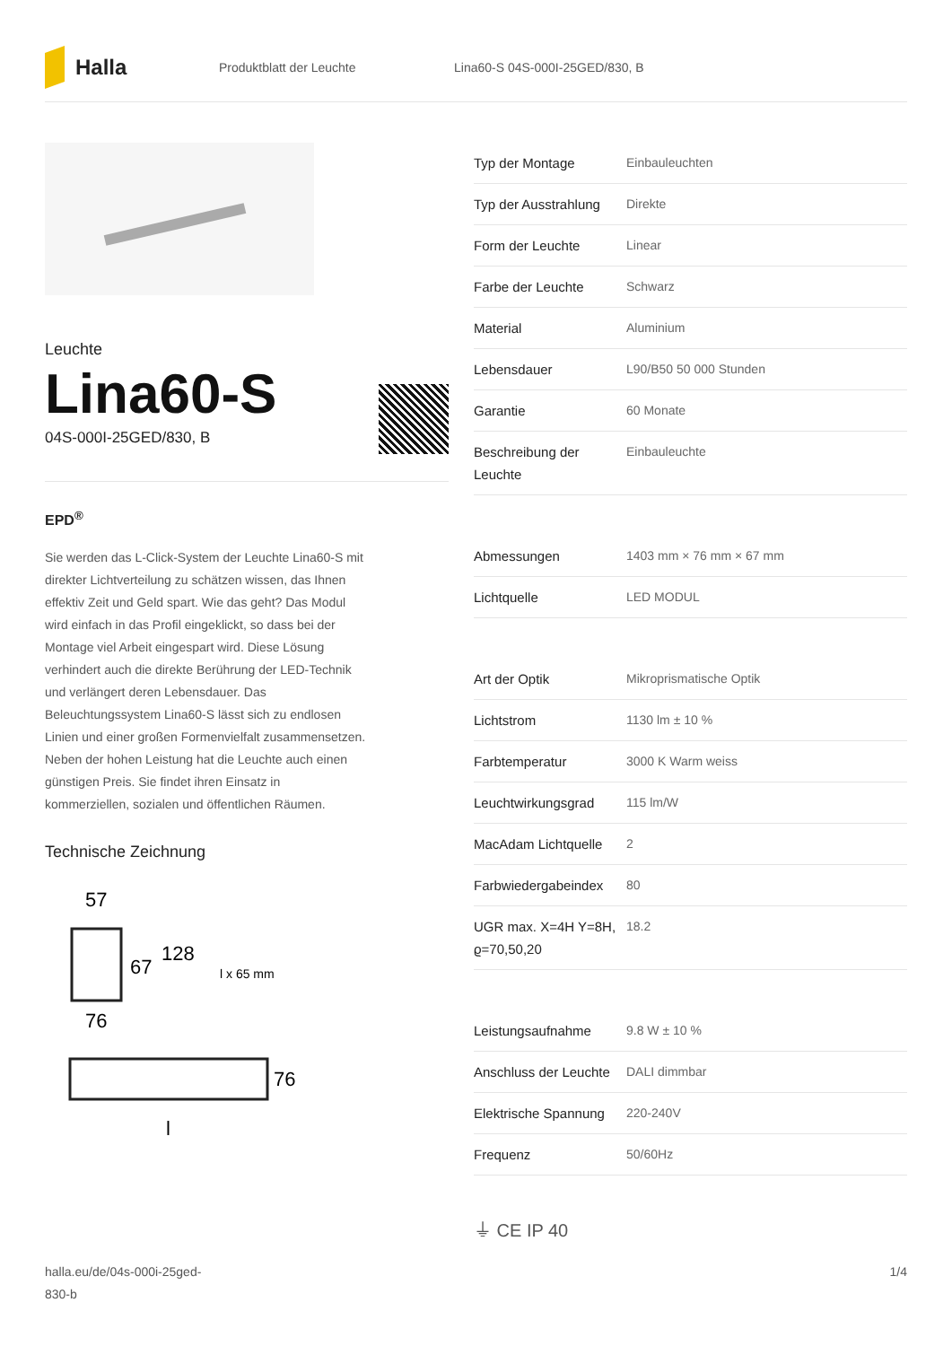Halla
Produktblatt der Leuchte Lina60-S 04S-000I-25GED/830, B
Leuchte
Lina60-S
04S-000I-25GED/830, B
EPD<sup>®</sup>
Sie werden das L-Click-System der Leuchte Lina60-S mit direkter Lichtverteilung zu schätzen wissen, das Ihnen effektiv Zeit und Geld spart. Wie das geht? Das Modul wird einfach in das Profil eingeklickt, so dass bei der Montage viel Arbeit eingespart wird. Diese Lösung verhindert auch die direkte Berührung der LED-Technik und verlängert deren Lebensdauer. Das Beleuchtungssystem Lina60-S lässt sich zu endlosen Linien und einer großen Formenvielfalt zusammensetzen. Neben der hohen Leistung hat die Leuchte auch einen günstigen Preis. Sie findet ihren Einsatz in kommerziellen, sozialen und öffentlichen Räumen.
Technische Zeichnung
57
67
128
l x 65 mm
76
76
l
| Typ der Montage | Einbauleuchten |
| Typ der Ausstrahlung | Direkte |
| Form der Leuchte | Linear |
| Farbe der Leuchte | Schwarz |
| Material | Aluminium |
| Lebensdauer | L90/B50 50 000 Stunden |
| Garantie | 60 Monate |
| Beschreibung der Leuchte | Einbauleuchte |
| Abmessungen | 1403 mm × 76 mm × 67 mm |
| Lichtquelle | LED MODUL |
| Art der Optik | Mikroprismatische Optik |
| Lichtstrom | 1130 lm ± 10 % |
| Farbtemperatur | 3000 K Warm weiss |
| Leuchtwirkungsgrad | 115 lm/W |
| MacAdam Lichtquelle | 2 |
| Farbwiedergabeindex | 80 |
| UGR max. X=4H Y=8H, ϱ=70,50,20 | 18.2 |
| Leistungsaufnahme | 9.8 W ± 10 % |
| Anschluss der Leuchte | DALI dimmbar |
| Elektrische Spannung | 220-240V |
| Frequenz | 50/60Hz |
⏚ CE IP 40
halla.eu/de/04s-000i-25ged-
830-b
1/4